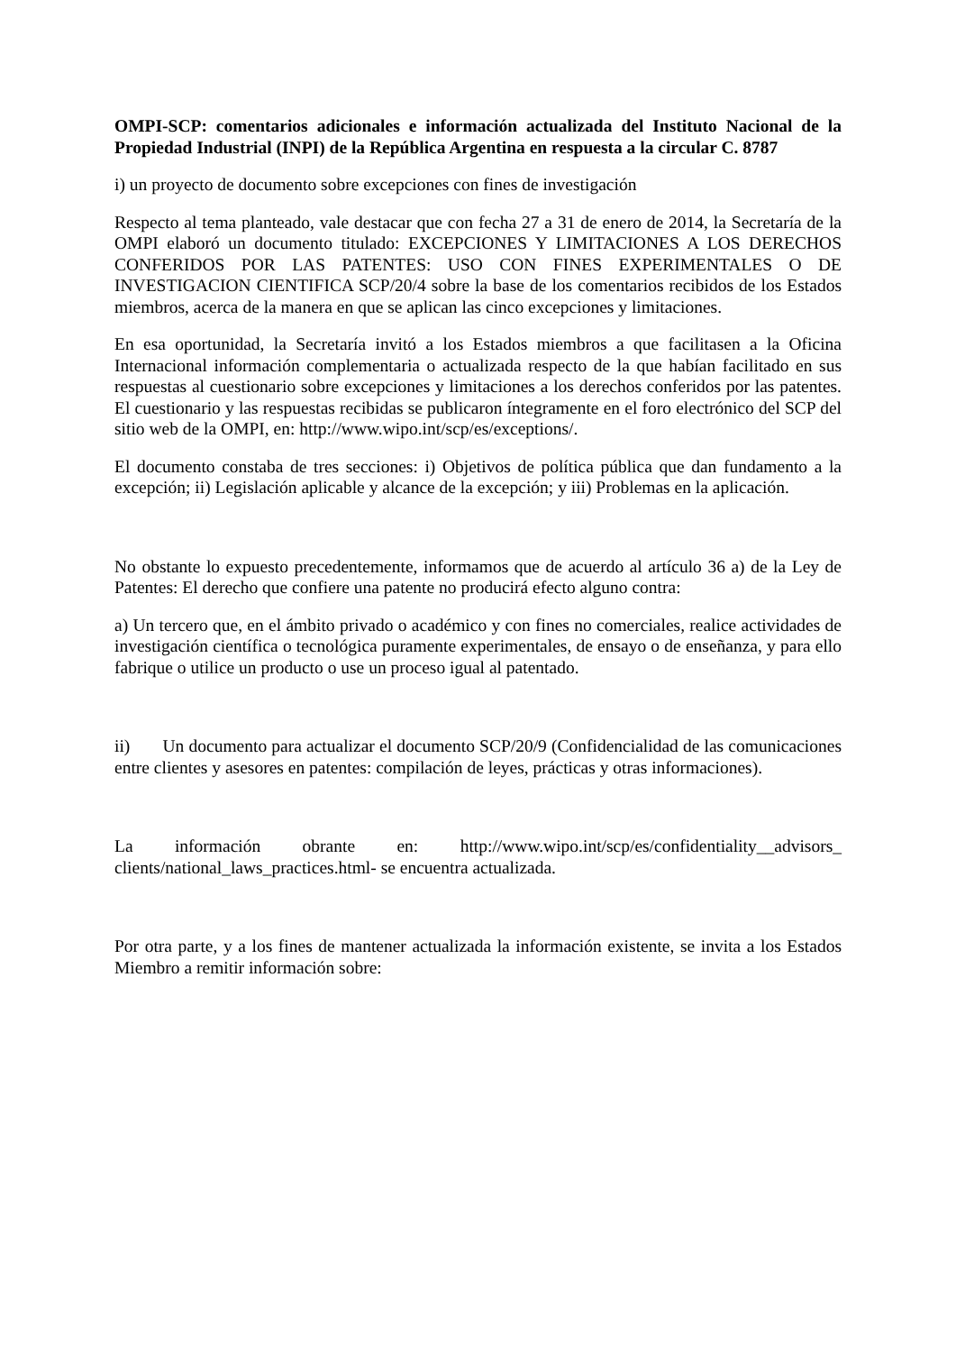OMPI-SCP: comentarios adicionales e información actualizada del Instituto Nacional de la Propiedad Industrial (INPI) de la República Argentina en respuesta a la circular C. 8787
i) un proyecto de documento sobre excepciones con fines de investigación
Respecto al tema planteado, vale destacar que con fecha 27 a 31 de enero de 2014, la Secretaría de la OMPI elaboró un documento titulado: EXCEPCIONES Y LIMITACIONES A LOS DERECHOS CONFERIDOS POR LAS PATENTES: USO CON FINES EXPERIMENTALES O DE INVESTIGACION CIENTIFICA SCP/20/4 sobre la base de los comentarios recibidos de los Estados miembros, acerca de la manera en que se aplican las cinco excepciones y limitaciones.
En esa oportunidad, la Secretaría invitó a los Estados miembros a que facilitasen a la Oficina Internacional información complementaria o actualizada respecto de la que habían facilitado en sus respuestas al cuestionario sobre excepciones y limitaciones a los derechos conferidos por las patentes. El cuestionario y las respuestas recibidas se publicaron íntegramente en el foro electrónico del SCP del sitio web de la OMPI, en: http://www.wipo.int/scp/es/exceptions/.
El documento constaba de tres secciones: i) Objetivos de política pública que dan fundamento a la excepción; ii) Legislación aplicable y alcance de la excepción; y iii) Problemas en la aplicación.
No obstante lo expuesto precedentemente, informamos que de acuerdo al artículo 36 a) de la Ley de Patentes: El derecho que confiere una patente no producirá efecto alguno contra:
a) Un tercero que, en el ámbito privado o académico y con fines no comerciales, realice actividades de investigación científica o tecnológica puramente experimentales, de ensayo o de enseñanza, y para ello fabrique o utilice un producto o use un proceso igual al patentado.
ii) Un documento para actualizar el documento SCP/20/9 (Confidencialidad de las comunicaciones entre clientes y asesores en patentes: compilación de leyes, prácticas y otras informaciones).
La información obrante en: http://www.wipo.int/scp/es/confidentiality__advisors_ clients/national_laws_practices.html- se encuentra actualizada.
Por otra parte, y a los fines de mantener actualizada la información existente, se invita a los Estados Miembro a remitir información sobre: